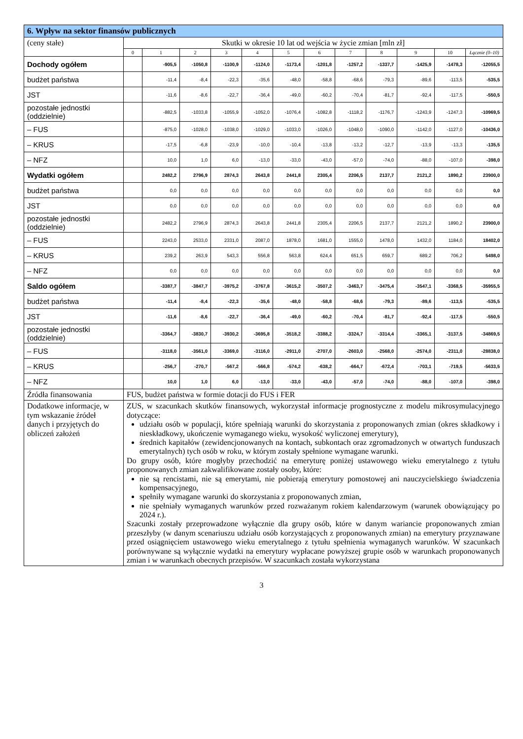| 6. Wpływ na sektor finansów publicznych | | | | | | | | | | | | |
| --- | --- | --- | --- | --- | --- | --- | --- | --- | --- | --- | --- | --- |
| (ceny stałe) | Skutki w okresie 10 lat od wejścia w życie zmian [mln zł] | | | | | | | | | | | |
| | 0 | 1 | 2 | 3 | 4 | 5 | 6 | 7 | 8 | 9 | 10 | Łącznie (0–10) |
| Dochody ogółem | | -905,5 | -1050,8 | -1100,9 | -1124,0 | -1173,4 | -1201,8 | -1257,2 | -1337,7 | -1425,9 | -1478,3 | -12055,5 |
| budżet państwa | | -11,4 | -8,4 | -22,3 | -35,6 | -48,0 | -58,8 | -68,6 | -79,3 | -89,6 | -113,5 | -535,5 |
| JST | | -11,6 | -8,6 | -22,7 | -36,4 | -49,0 | -60,2 | -70,4 | -81,7 | -92,4 | -117,5 | -550,5 |
| pozostałe jednostki (oddzielnie) | | -882,5 | -1033,8 | -1055,9 | -1052,0 | -1076,4 | -1082,8 | -1118,2 | -1176,7 | -1243,9 | -1247,3 | -10969,5 |
| – FUS | | -875,0 | -1028,0 | -1038,0 | -1029,0 | -1033,0 | -1026,0 | -1048,0 | -1090,0 | -1142,0 | -1127,0 | -10436,0 |
| – KRUS | | -17,5 | -6,8 | -23,9 | -10,0 | -10,4 | -13,8 | -13,2 | -12,7 | -13,9 | -13,3 | -135,5 |
| – NFZ | | 10,0 | 1,0 | 6,0 | -13,0 | -33,0 | -43,0 | -57,0 | -74,0 | -88,0 | -107,0 | -398,0 |
| Wydatki ogółem | | 2482,2 | 2796,9 | 2874,3 | 2643,8 | 2441,8 | 2305,4 | 2206,5 | 2137,7 | 2121,2 | 1890,2 | 23900,0 |
| budżet państwa | | 0,0 | 0,0 | 0,0 | 0,0 | 0,0 | 0,0 | 0,0 | 0,0 | 0,0 | 0,0 | 0,0 |
| JST | | 0,0 | 0,0 | 0,0 | 0,0 | 0,0 | 0,0 | 0,0 | 0,0 | 0,0 | 0,0 | 0,0 |
| pozostałe jednostki (oddzielnie) | | 2482,2 | 2796,9 | 2874,3 | 2643,8 | 2441,8 | 2305,4 | 2206,5 | 2137,7 | 2121,2 | 1890,2 | 23900,0 |
| – FUS | | 2243,0 | 2533,0 | 2331,0 | 2087,0 | 1878,0 | 1681,0 | 1555,0 | 1478,0 | 1432,0 | 1184,0 | 18402,0 |
| – KRUS | | 239,2 | 263,9 | 543,3 | 556,8 | 563,8 | 624,4 | 651,5 | 659,7 | 689,2 | 706,2 | 5498,0 |
| – NFZ | | 0,0 | 0,0 | 0,0 | 0,0 | 0,0 | 0,0 | 0,0 | 0,0 | 0,0 | 0,0 | 0,0 |
| Saldo ogółem | | -3387,7 | -3847,7 | -3975,2 | -3767,8 | -3615,2 | -3507,2 | -3463,7 | -3475,4 | -3547,1 | -3368,5 | -35955,5 |
| budżet państwa | | -11,4 | -8,4 | -22,3 | -35,6 | -48,0 | -58,8 | -68,6 | -79,3 | -89,6 | -113,5 | -535,5 |
| JST | | -11,6 | -8,6 | -22,7 | -36,4 | -49,0 | -60,2 | -70,4 | -81,7 | -92,4 | -117,5 | -550,5 |
| pozostałe jednostki (oddzielnie) | | -3364,7 | -3830,7 | -3930,2 | -3695,8 | -3518,2 | -3388,2 | -3324,7 | -3314,4 | -3365,1 | -3137,5 | -34869,5 |
| – FUS | | -3118,0 | -3561,0 | -3369,0 | -3116,0 | -2911,0 | -2707,0 | -2603,0 | -2568,0 | -2574,0 | -2311,0 | -28838,0 |
| – KRUS | | -256,7 | -270,7 | -567,2 | -566,8 | -574,2 | -638,2 | -664,7 | -672,4 | -703,1 | -719,5 | -5633,5 |
| – NFZ | | 10,0 | 1,0 | 6,0 | -13,0 | -33,0 | -43,0 | -57,0 | -74,0 | -88,0 | -107,0 | -398,0 |
| Źródła finansowania | FUS, budżet państwa w formie dotacji do FUS i FER | | | | | | | | | | | |
| Dodatkowe informacje, w tym wskazanie źródeł danych i przyjętych do obliczeń założeń | ZUS, w szacunkach skutków finansowych, wykorzystał informacje prognostyczne z modelu mikrosymulacyjnego dotyczące: udziału osób w populacji, które spełniają warunki do skorzystania z proponowanych zmian (okres składkowy i nieskładkowy, ukończenie wymaganego wieku, wysokość wyliczonej emerytury), średnich kapitałów (zewidencjonowanych na kontach, subkontach oraz zgromadzonych w otwartych funduszach emerytalnych) tych osób w roku, w którym zostały spełnione wymagane warunki. Do grupy osób, które mogłyby przechodzić na emeryturę poniżej ustawowego wieku emerytalnego z tytułu proponowanych zmian zakwalifikowane zostały osoby, które: nie są rencistami, nie są emerytami, nie pobierają emerytury pomostowej ani nauczycielskiego świadczenia kompensacyjnego, spełniły wymagane warunki do skorzystania z proponowanych zmian, nie spełniały wymaganych warunków przed rozważanym rokiem kalendarzowym (warunek obowiązujący po 2024 r.). Szacunki zostały przeprowadzone wyłącznie dla grupy osób, które w danym wariancie proponowanych zmian przeszłyby (w danym scenariuszu udziału osób korzystających z proponowanych zmian) na emerytury przyznawane przed osiągnięciem ustawowego wieku emerytalnego z tytułu spełnienia wymaganych warunków. W szacunkach porównywane są wyłącznie wydatki na emerytury wypłacane powyższej grupie osób w warunkach proponowanych zmian i w warunkach obecnych przepisów. W szacunkach została wykorzystana | | | | | | | | | | | |
3